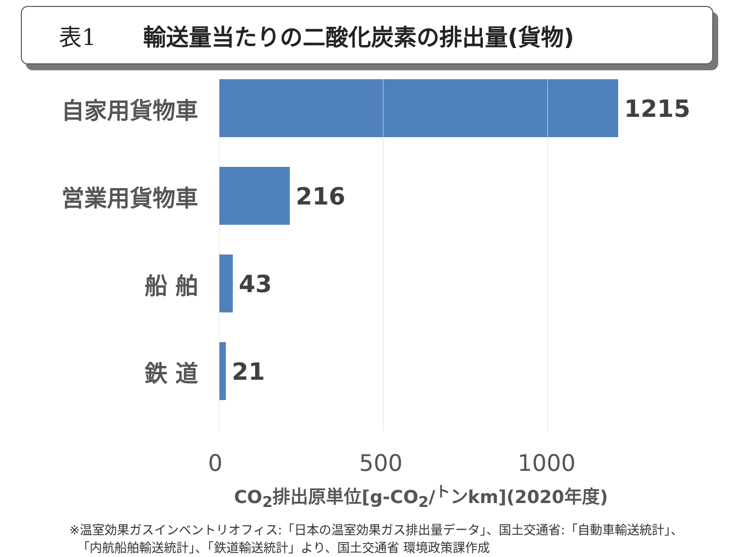表1 輸送量当たりの二酸化炭素の排出量(貨物)
自家用貨物車 1215
営業用貨物車 216
船 舶 43
鉄 道 21
0 500 1000
CO<sub>2</sub>排出原単位[g-CO<sub>2</sub>/<sup>ト</sup>ンkm](2020年度)
※温室効果ガスインベントリオフィス:「日本の温室効果ガス排出量データ」、国土交通省:「自動車輸送統計」、
「内航船舶輸送統計」、「鉄道輸送統計」より、国土交通省 環境政策課作成